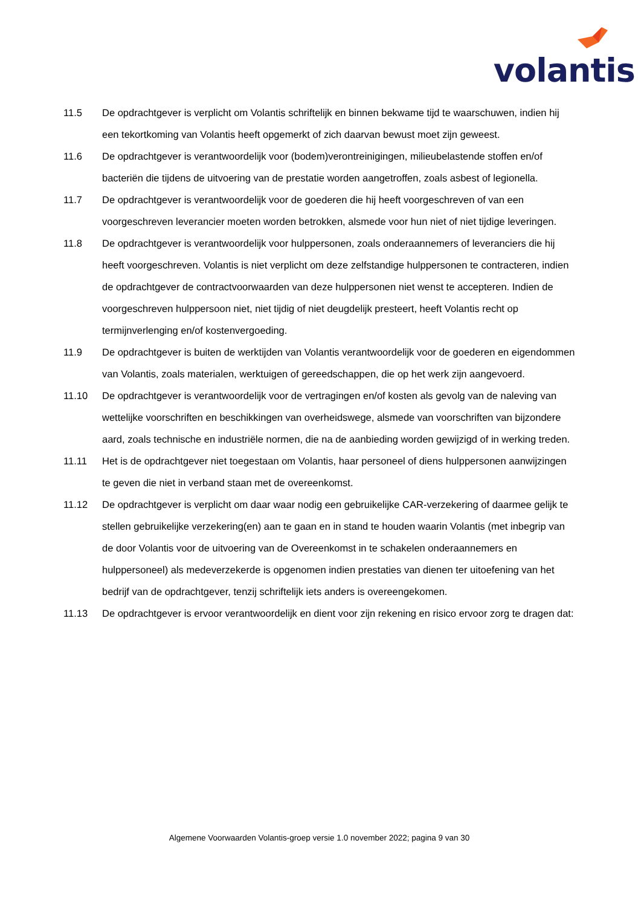volantis
11.5 De opdrachtgever is verplicht om Volantis schriftelijk en binnen bekwame tijd te waarschuwen, indien hij een tekortkoming van Volantis heeft opgemerkt of zich daarvan bewust moet zijn geweest.
11.6 De opdrachtgever is verantwoordelijk voor (bodem)verontreinigingen, milieubelastende stoffen en/of bacteriën die tijdens de uitvoering van de prestatie worden aangetroffen, zoals asbest of legionella.
11.7 De opdrachtgever is verantwoordelijk voor de goederen die hij heeft voorgeschreven of van een voorgeschreven leverancier moeten worden betrokken, alsmede voor hun niet of niet tijdige leveringen.
11.8 De opdrachtgever is verantwoordelijk voor hulppersonen, zoals onderaannemers of leveranciers die hij heeft voorgeschreven. Volantis is niet verplicht om deze zelfstandige hulppersonen te contracteren, indien de opdrachtgever de contractvoorwaarden van deze hulppersonen niet wenst te accepteren. Indien de voorgeschreven hulppersoon niet, niet tijdig of niet deugdelijk presteert, heeft Volantis recht op termijnverlenging en/of kostenvergoeding.
11.9 De opdrachtgever is buiten de werktijden van Volantis verantwoordelijk voor de goederen en eigendommen van Volantis, zoals materialen, werktuigen of gereedschappen, die op het werk zijn aangevoerd.
11.10 De opdrachtgever is verantwoordelijk voor de vertragingen en/of kosten als gevolg van de naleving van wettelijke voorschriften en beschikkingen van overheidswege, alsmede van voorschriften van bijzondere aard, zoals technische en industriële normen, die na de aanbieding worden gewijzigd of in werking treden.
11.11 Het is de opdrachtgever niet toegestaan om Volantis, haar personeel of diens hulppersonen aanwijzingen te geven die niet in verband staan met de overeenkomst.
11.12 De opdrachtgever is verplicht om daar waar nodig een gebruikelijke CAR-verzekering of daarmee gelijk te stellen gebruikelijke verzekering(en) aan te gaan en in stand te houden waarin Volantis (met inbegrip van de door Volantis voor de uitvoering van de Overeenkomst in te schakelen onderaannemers en hulppersoneel) als medeverzekerde is opgenomen indien prestaties van dienen ter uitoefening van het bedrijf van de opdrachtgever, tenzij schriftelijk iets anders is overeengekomen.
11.13 De opdrachtgever is ervoor verantwoordelijk en dient voor zijn rekening en risico ervoor zorg te dragen dat:
Algemene Voorwaarden Volantis-groep versie 1.0 november 2022; pagina 9 van 30